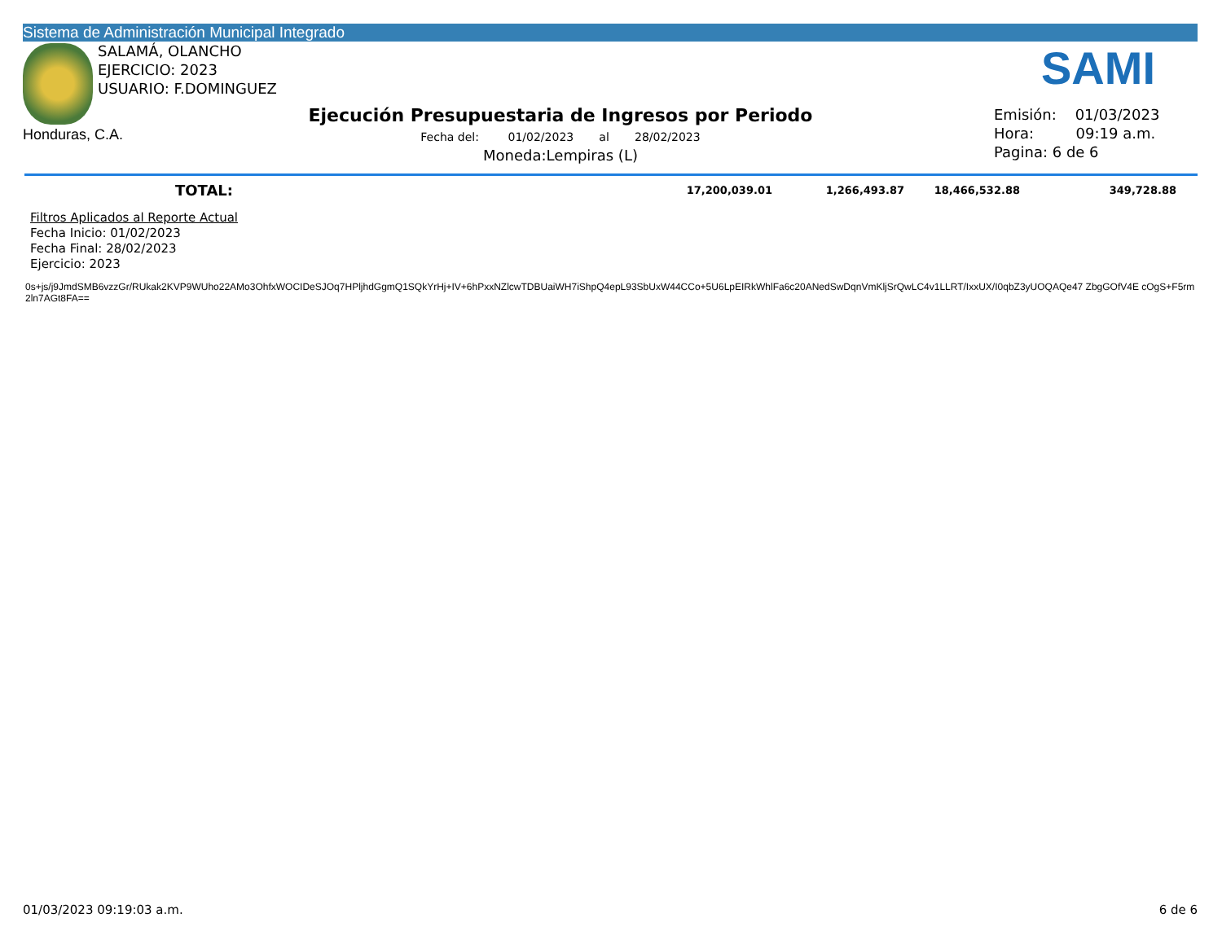Sistema de Administración Municipal Integrado
SALAMÁ, OLANCHO
EJERCICIO: 2023
USUARIO: F.DOMINGUEZ
Honduras, C.A.
SAMI
Ejecución Presupuestaria de Ingresos por Periodo
Fecha del: 01/02/2023 al 28/02/2023
Moneda:Lempiras (L)
Emisión: 01/03/2023
Hora: 09:19 a.m.
Pagina: 6 de 6
| TOTAL: | 17,200,039.01 | 1,266,493.87 | 18,466,532.88 | 349,728.88 | |
Filtros Aplicados al Reporte Actual
Fecha Inicio: 01/02/2023
Fecha Final: 28/02/2023
Ejercicio: 2023
0s+js/j9JmdSMB6vzzGr/RUkak2KVP9WUho22AMo3OhfxWOCIDeSJOq7HPljhdGgmQ1SQkYrHj+IV+6hPxxNZlcwTDBUaiWH7iShpQ4epL93SbUxW44CCo+5U6LpEIRkWhlFa6c20ANedSwDqnVmKljSrQwLC4v1LLRT/IxxUX/I0qbZ3yUOQAQe47 ZbgGOfV4E cOgS+F5rm2ln7AGt8FA==
01/03/2023 09:19:03 a.m. 6 de 6